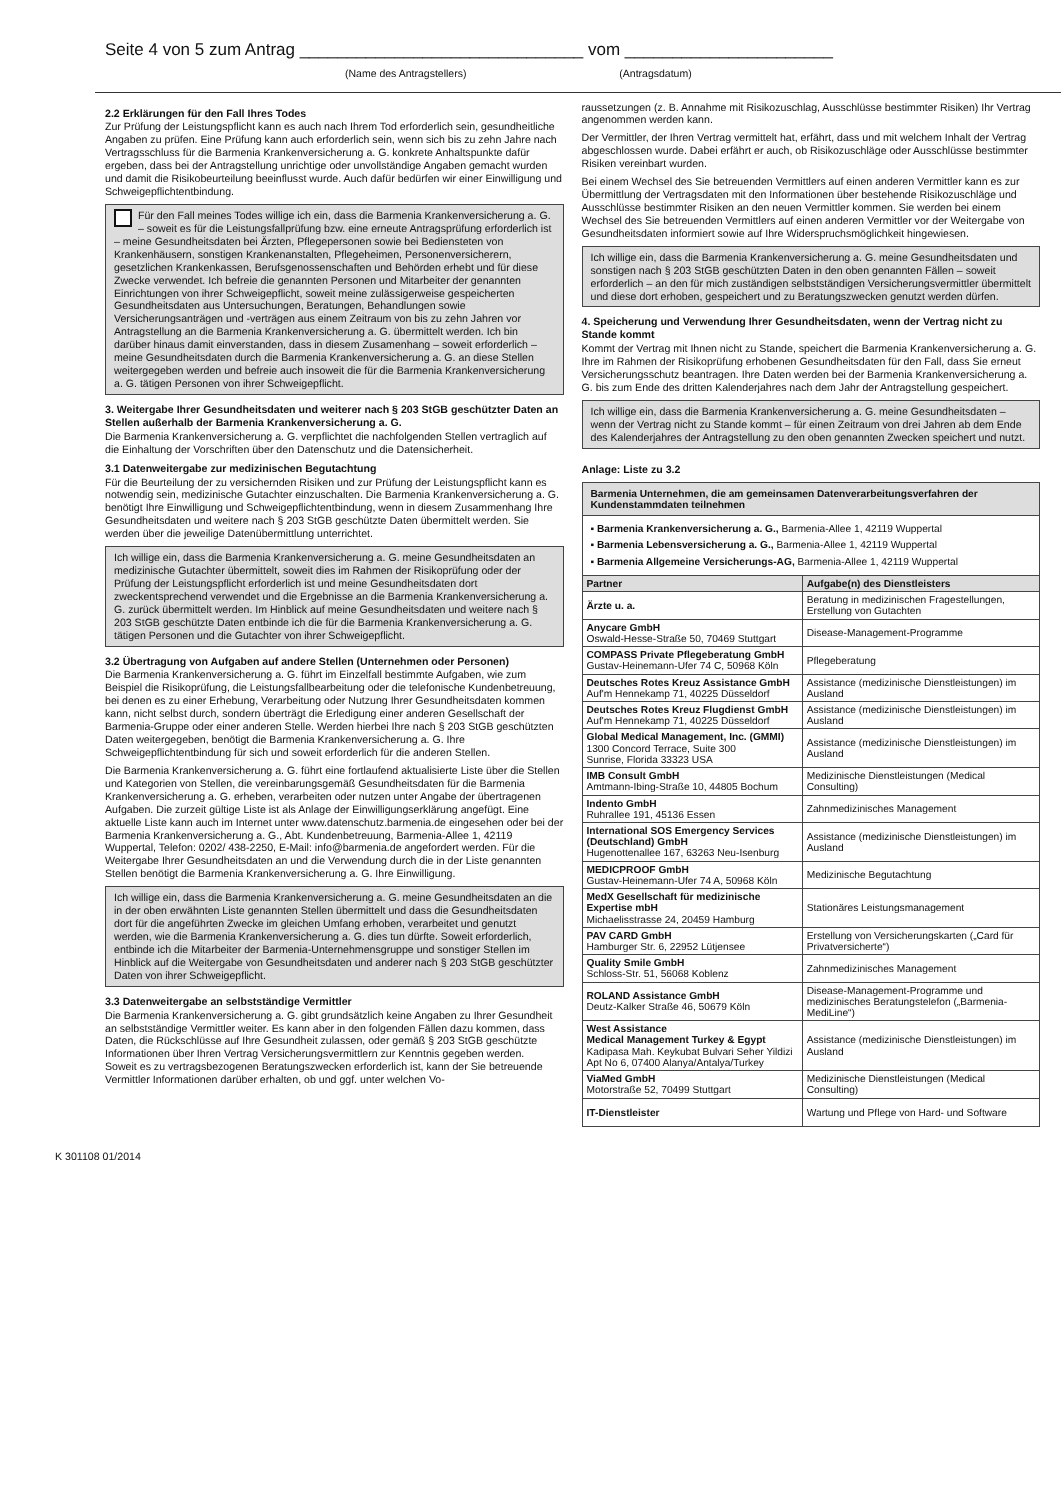Seite 4 von 5 zum Antrag ______________________________ vom ______________________
(Name des Antragstellers) (Antragsdatum)
2.2 Erklärungen für den Fall Ihres Todes
Zur Prüfung der Leistungspflicht kann es auch nach Ihrem Tod erforderlich sein, gesundheitliche Angaben zu prüfen. Eine Prüfung kann auch erforderlich sein, wenn sich bis zu zehn Jahre nach Vertragsschluss für die Barmenia Krankenversicherung a. G. konkrete Anhaltspunkte dafür ergeben, dass bei der Antragstellung unrichtige oder unvollständige Angaben gemacht wurden und damit die Risikobeurteilung beeinflusst wurde. Auch dafür bedürfen wir einer Einwilligung und Schweigepflichtentbindung.
Für den Fall meines Todes willige ich ein, dass die Barmenia Krankenversicherung a. G. – soweit es für die Leistungsfallprüfung bzw. eine erneute Antragsprüfung erforderlich ist – meine Gesundheitsdaten bei Ärzten, Pflegepersonen sowie bei Bediensteten von Krankenhäusern, sonstigen Krankenanstalten, Pflegeheimen, Personenversicherern, gesetzlichen Krankenkassen, Berufsgenossenschaften und Behörden erhebt und für diese Zwecke verwendet. Ich befreie die genannten Personen und Mitarbeiter der genannten Einrichtungen von ihrer Schweigepflicht, soweit meine zulässigerweise gespeicherten Gesundheitsdaten aus Untersuchungen, Beratungen, Behandlungen sowie Versicherungsanträgen und -verträgen aus einem Zeitraum von bis zu zehn Jahren vor Antragstellung an die Barmenia Krankenversicherung a. G. übermittelt werden. Ich bin darüber hinaus damit einverstanden, dass in diesem Zusamenhang – soweit erforderlich – meine Gesundheitsdaten durch die Barmenia Krankenversicherung a. G. an diese Stellen weitergegeben werden und befreie auch insoweit die für die Barmenia Krankenversicherung a. G. tätigen Personen von ihrer Schweigepflicht.
3. Weitergabe Ihrer Gesundheitsdaten und weiterer nach § 203 StGB geschützter Daten an Stellen außerhalb der Barmenia Krankenversicherung a. G.
Die Barmenia Krankenversicherung a. G. verpflichtet die nachfolgenden Stellen vertraglich auf die Einhaltung der Vorschriften über den Datenschutz und die Datensicherheit.
3.1 Datenweitergabe zur medizinischen Begutachtung
Für die Beurteilung der zu versichernden Risiken und zur Prüfung der Leistungspflicht kann es notwendig sein, medizinische Gutachter einzuschalten. Die Barmenia Krankenversicherung a. G. benötigt Ihre Einwilligung und Schweigepflichtentbindung, wenn in diesem Zusammenhang Ihre Gesundheitsdaten und weitere nach § 203 StGB geschützte Daten übermittelt werden. Sie werden über die jeweilige Datenübermittlung unterrichtet.
Ich willige ein, dass die Barmenia Krankenversicherung a. G. meine Gesundheitsdaten an medizinische Gutachter übermittelt, soweit dies im Rahmen der Risikoprüfung oder der Prüfung der Leistungspflicht erforderlich ist und meine Gesundheitsdaten dort zweckentsprechend verwendet und die Ergebnisse an die Barmenia Krankenversicherung a. G. zurück übermittelt werden. Im Hinblick auf meine Gesundheitsdaten und weitere nach § 203 StGB geschützte Daten entbinde ich die für die Barmenia Krankenversicherung a. G. tätigen Personen und die Gutachter von ihrer Schweigepflicht.
3.2 Übertragung von Aufgaben auf andere Stellen (Unternehmen oder Personen)
Die Barmenia Krankenversicherung a. G. führt im Einzelfall bestimmte Aufgaben, wie zum Beispiel die Risikoprüfung, die Leistungsfallbearbeitung oder die telefonische Kundenbetreuung, bei denen es zu einer Erhebung, Verarbeitung oder Nutzung Ihrer Gesundheitsdaten kommen kann, nicht selbst durch, sondern überträgt die Erledigung einer anderen Gesellschaft der Barmenia-Gruppe oder einer anderen Stelle. Werden hierbei Ihre nach § 203 StGB geschützten Daten weitergegeben, benötigt die Barmenia Krankenversicherung a. G. Ihre Schweigepflichtentbindung für sich und soweit erforderlich für die anderen Stellen.
Die Barmenia Krankenversicherung a. G. führt eine fortlaufend aktualisierte Liste über die Stellen und Kategorien von Stellen, die vereinbarungsgemäß Gesundheitsdaten für die Barmenia Krankenversicherung a. G. erheben, verarbeiten oder nutzen unter Angabe der übertragenen Aufgaben. Die zurzeit gültige Liste ist als Anlage der Einwilligungserklärung angefügt. Eine aktuelle Liste kann auch im Internet unter www.datenschutz.barmenia.de eingesehen oder bei der Barmenia Krankenversicherung a. G., Abt. Kundenbetreuung, Barmenia-Allee 1, 42119 Wuppertal, Telefon: 0202/ 438-2250, E-Mail: info@barmenia.de angefordert werden. Für die Weitergabe Ihrer Gesundheitsdaten an und die Verwendung durch die in der Liste genannten Stellen benötigt die Barmenia Krankenversicherung a. G. Ihre Einwilligung.
Ich willige ein, dass die Barmenia Krankenversicherung a. G. meine Gesundheitsdaten an die in der oben erwähnten Liste genannten Stellen übermittelt und dass die Gesundheitsdaten dort für die angeführten Zwecke im gleichen Umfang erhoben, verarbeitet und genutzt werden, wie die Barmenia Krankenversicherung a. G. dies tun dürfte. Soweit erforderlich, entbinde ich die Mitarbeiter der Barmenia-Unternehmensgruppe und sonstiger Stellen im Hinblick auf die Weitergabe von Gesundheitsdaten und anderer nach § 203 StGB geschützter Daten von ihrer Schweigepflicht.
3.3 Datenweitergabe an selbstständige Vermittler
Die Barmenia Krankenversicherung a. G. gibt grundsätzlich keine Angaben zu Ihrer Gesundheit an selbstständige Vermittler weiter. Es kann aber in den folgenden Fällen dazu kommen, dass Daten, die Rückschlüsse auf Ihre Gesundheit zulassen, oder gemäß § 203 StGB geschützte Informationen über Ihren Vertrag Versicherungsvermittlern zur Kenntnis gegeben werden.
Soweit es zu vertragsbezogenen Beratungszwecken erforderlich ist, kann der Sie betreuende Vermittler Informationen darüber erhalten, ob und ggf. unter welchen Vo-
raussetzungen (z. B. Annahme mit Risikozuschlag, Ausschlüsse bestimmter Risiken) Ihr Vertrag angenommen werden kann.
Der Vermittler, der Ihren Vertrag vermittelt hat, erfährt, dass und mit welchem Inhalt der Vertrag abgeschlossen wurde. Dabei erfährt er auch, ob Risikozuschläge oder Ausschlüsse bestimmter Risiken vereinbart wurden.
Bei einem Wechsel des Sie betreuenden Vermittlers auf einen anderen Vermittler kann es zur Übermittlung der Vertragsdaten mit den Informationen über bestehende Risikozuschläge und Ausschlüsse bestimmter Risiken an den neuen Vermittler kommen. Sie werden bei einem Wechsel des Sie betreuenden Vermittlers auf einen anderen Vermittler vor der Weitergabe von Gesundheitsdaten informiert sowie auf Ihre Widerspruchsmöglichkeit hingewiesen.
Ich willige ein, dass die Barmenia Krankenversicherung a. G. meine Gesundheitsdaten und sonstigen nach § 203 StGB geschützten Daten in den oben genannten Fällen – soweit erforderlich – an den für mich zuständigen selbstständigen Versicherungsvermittler übermittelt und diese dort erhoben, gespeichert und zu Beratungszwecken genutzt werden dürfen.
4. Speicherung und Verwendung Ihrer Gesundheitsdaten, wenn der Vertrag nicht zu Stande kommt
Kommt der Vertrag mit Ihnen nicht zu Stande, speichert die Barmenia Krankenversicherung a. G. Ihre im Rahmen der Risikoprüfung erhobenen Gesundheitsdaten für den Fall, dass Sie erneut Versicherungsschutz beantragen. Ihre Daten werden bei der Barmenia Krankenversicherung a. G. bis zum Ende des dritten Kalenderjahres nach dem Jahr der Antragstellung gespeichert.
Ich willige ein, dass die Barmenia Krankenversicherung a. G. meine Gesundheitsdaten – wenn der Vertrag nicht zu Stande kommt – für einen Zeitraum von drei Jahren ab dem Ende des Kalenderjahres der Antragstellung zu den oben genannten Zwecken speichert und nutzt.
Anlage: Liste zu 3.2
| Barmenia Unternehmen, die am gemeinsamen Datenverarbeitungsverfahren der Kundenstammdaten teilnehmen | |
| --- | --- |
| ▪ Barmenia Krankenversicherung a. G., Barmenia-Allee 1, 42119 Wuppertal ▪ Barmenia Lebensversicherung a. G., Barmenia-Allee 1, 42119 Wuppertal ▪ Barmenia Allgemeine Versicherungs-AG, Barmenia-Allee 1, 42119 Wuppertal | |
| Partner | Aufgabe(n) des Dienstleisters |
| Ärzte u. a. | Beratung in medizinischen Fragestellungen, Erstellung von Gutachten |
| Anycare GmbH Oswald-Hesse-Straße 50, 70469 Stuttgart | Disease-Management-Programme |
| COMPASS Private Pflegeberatung GmbH Gustav-Heinemann-Ufer 74 C, 50968 Köln | Pflegeberatung |
| Deutsches Rotes Kreuz Assistance GmbH Auf'm Hennekamp 71, 40225 Düsseldorf | Assistance (medizinische Dienstleistungen) im Ausland |
| Deutsches Rotes Kreuz Flugdienst GmbH Auf'm Hennekamp 71, 40225 Düsseldorf | Assistance (medizinische Dienstleistungen) im Ausland |
| Global Medical Management, Inc. (GMMI) 1300 Concord Terrace, Suite 300 Sunrise, Florida 33323 USA | Assistance (medizinische Dienstleistungen) im Ausland |
| IMB Consult GmbH Amtmann-Ibing-Straße 10, 44805 Bochum | Medizinische Dienstleistungen (Medical Consulting) |
| Indento GmbH Ruhrallee 191, 45136 Essen | Zahnmedizinisches Management |
| International SOS Emergency Services (Deutschland) GmbH Hugenottenallee 167, 63263 Neu-Isenburg | Assistance (medizinische Dienstleistungen) im Ausland |
| MEDICPROOF GmbH Gustav-Heinemann-Ufer 74 A, 50968 Köln | Medizinische Begutachtung |
| MedX Gesellschaft für medizinische Expertise mbH Michaelisstrasse 24, 20459 Hamburg | Stationäres Leistungsmanagement |
| PAV CARD GmbH Hamburger Str. 6, 22952 Lütjensee | Erstellung von Versicherungskarten („Card für Privatversicherte“) |
| Quality Smile GmbH Schloss-Str. 51, 56068 Koblenz | Zahnmedizinisches Management |
| ROLAND Assistance GmbH Deutz-Kalker Straße 46, 50679 Köln | Disease-Management-Programme und medizinisches Beratungstelefon („Barmenia-MediLine“) |
| West Assistance Medical Management Turkey & Egypt Kadipasa Mah. Keykubat Bulvari Seher Yildizi Apt No 6, 07400 Alanya/Antalya/Turkey | Assistance (medizinische Dienstleistungen) im Ausland |
| ViaMed GmbH Motorstraße 52, 70499 Stuttgart | Medizinische Dienstleistungen (Medical Consulting) |
| IT-Dienstleister | Wartung und Pflege von Hard- und Software |
K 301108 01/2014